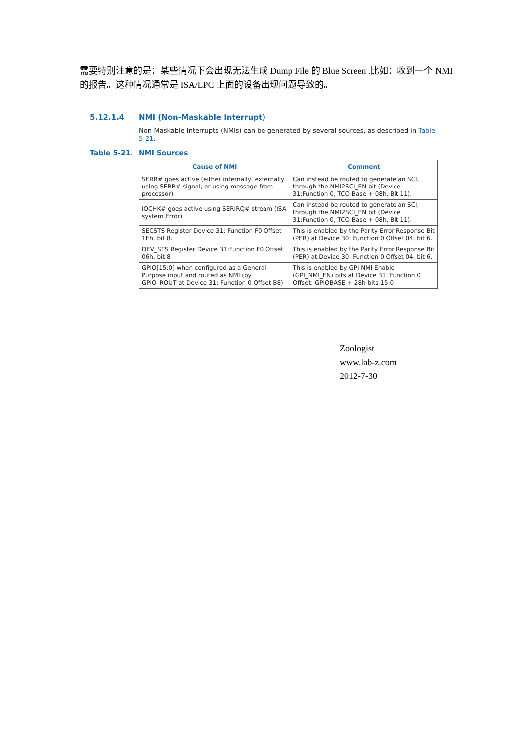需要特别注意的是：某些情况下会出现无法生成 Dump File 的 Blue Screen .比如：收到一个 NMI 的报告。这种情况通常是 ISA/LPC 上面的设备出现问题导致的。
5.12.1.4 NMI (Non-Maskable Interrupt)
Non-Maskable Interrupts (NMIs) can be generated by several sources, as described in Table 5-21.
Table 5-21. NMI Sources
| Cause of NMI | Comment |
| --- | --- |
| SERR# goes active (either internally, externally using SERR# signal, or using message from processor) | Can instead be routed to generate an SCI, through the NMI2SCI_EN bit (Device 31:Function 0, TCO Base + 08h, Bit 11). |
| IOCHK# goes active using SERIRQ# stream (ISA system Error) | Can instead be routed to generate an SCI, through the NMI2SCI_EN bit (Device 31:Function 0, TCO Base + 08h, Bit 11). |
| SECSTS Register Device 31: Function F0 Offset 1Eh, bit 8. | This is enabled by the Parity Error Response Bit (PER) at Device 30: Function 0 Offset 04, bit 6. |
| DEV_STS Register Device 31:Function F0 Offset 06h, bit 8 | This is enabled by the Parity Error Response Bit (PER) at Device 30: Function 0 Offset 04, bit 6. |
| GPIO[15:0] when configured as a General Purpose input and routed as NMI (by GPIO_ROUT at Device 31: Function 0 Offset B8) | This is enabled by GPI NMI Enable (GPI_NMI_EN) bits at Device 31: Function 0 Offset: GPIOBASE + 28h bits 15:0 |
Zoologist
www.lab-z.com
2012-7-30